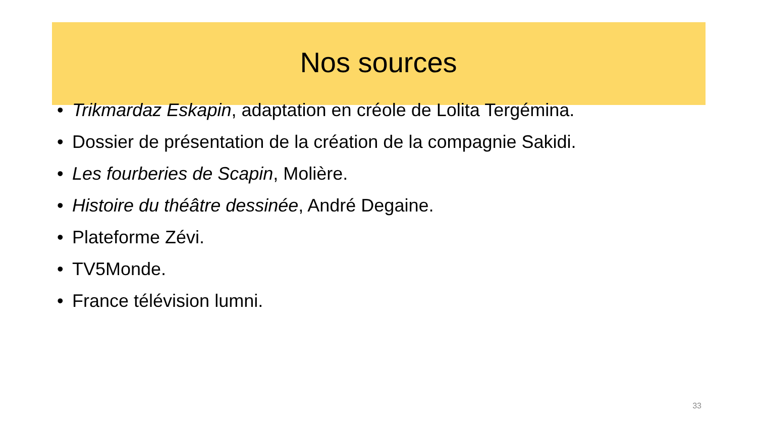Nos sources
• Trikmardaz Eskapin, adaptation en créole de Lolita Tergémina.
• Dossier de présentation de la création de la compagnie Sakidi.
• Les fourberies de Scapin, Molière.
• Histoire du théâtre dessinée, André Degaine.
• Plateforme Zévi.
• TV5Monde.
• France télévision lumni.
33